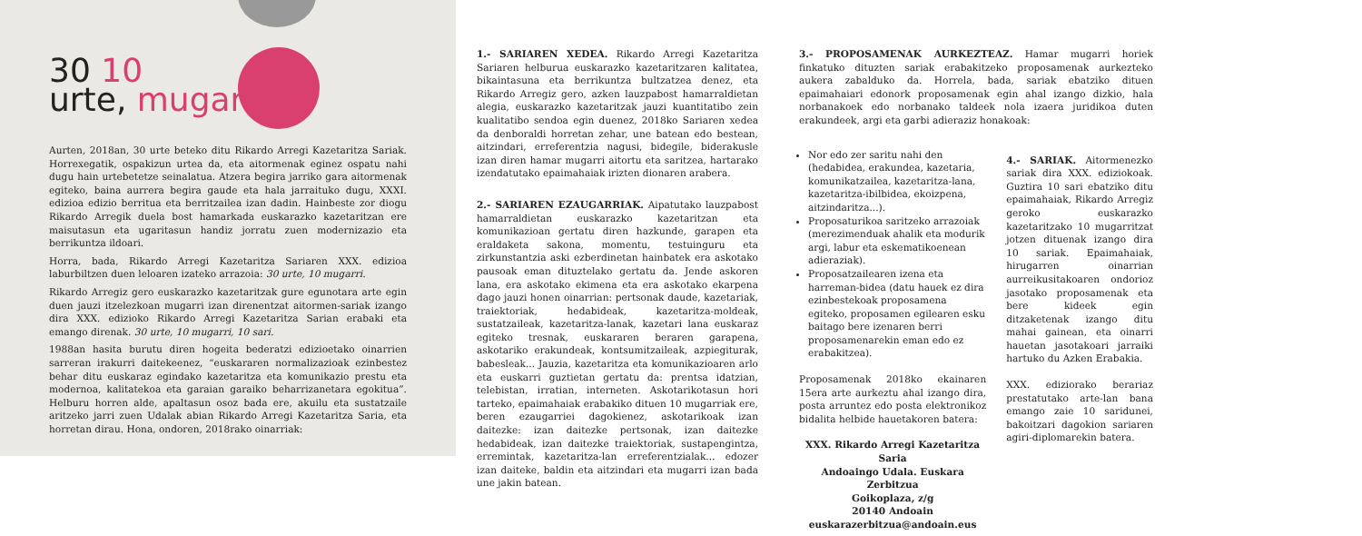30 10
urte, mugarri
Aurten, 2018an, 30 urte beteko ditu Rikardo Arregi Kazetaritza Sariak. Horrexegatik, ospakizun urtea da, eta aitormenak eginez ospatu nahi dugu hain urtebetetze seinalatua. Atzera begira jarriko gara aitormenak egiteko, baina aurrera begira gaude eta hala jarraituko dugu, XXXI. edizioa edizio berritua eta berritzailea izan dadin. Hainbeste zor diogu Rikardo Arregik duela bost hamarkada euskarazko kazetaritzan ere maisutasun eta ugaritasun handiz jorratu zuen modernizazio eta berrikuntza ildoari.
Horra, bada, Rikardo Arregi Kazetaritza Sariaren XXX. edizioa laburbiltzen duen leloaren izateko arrazoia: 30 urte, 10 mugarri.
Rikardo Arregiz gero euskarazko kazetaritzak gure egunotara arte egin duen jauzi itzelezkoan mugarri izan direnentzat aitormen-sariak izango dira XXX. edizioko Rikardo Arregi Kazetaritza Sarian erabaki eta emango direnak. 30 urte, 10 mugarri, 10 sari.
1988an hasita burutu diren hogeita bederatzi edizioetako oinarrien sarreran irakurri daitekeenez, “euskararen normalizazioak ezinbestez behar ditu euskaraz egindako kazetaritza eta komunikazio prestu eta modernoa, kalitatekoa eta garaian garaiko beharrizanetara egokitua”. Helburu horren alde, apaltasun osoz bada ere, akuilu eta sustatzaile aritzeko jarri zuen Udalak abian Rikardo Arregi Kazetaritza Saria, eta horretan dirau. Hona, ondoren, 2018rako oinarriak:
1.- SARIAREN XEDEA. Rikardo Arregi Kazetaritza Sariaren helburua euskarazko kazetaritzaren kalitatea, bikaintasuna eta berrikuntza bultzatzea denez, eta Rikardo Arregiz gero, azken lauzpabost hamarraldietan alegia, euskarazko kazetaritzak jauzi kuantitatibo zein kualitatibo sendoa egin duenez, 2018ko Sariaren xedea da denboraldi horretan zehar, une batean edo bestean, aitzindari, erreferentzia nagusi, bidegile, biderakusle izan diren hamar mugarri aitortu eta saritzea, hartarako izendatutako epaimahaiak irizten dionaren arabera.
2.- SARIAREN EZAUGARRIAK. Aipatutako lauzpabost hamarraldietan euskarazko kazetaritzan eta komunikazioan gertatu diren hazkunde, garapen eta eraldaketa sakona, momentu, testuinguru eta zirkunstantzia aski ezberdinetan hainbatek era askotako pausoak eman dituztelako gertatu da. Jende askoren lana, era askotako ekimena eta era askotako ekarpena dago jauzi honen oinarrian: pertsonak daude, kazetariak, traiektoriak, hedabideak, kazetaritza-moldeak, sustatzaileak, kazetaritza-lanak, kazetari lana euskaraz egiteko tresnak, euskararen beraren garapena, askotariko erakundeak, kontsumitzaileak, azpiegiturak, babesleak... Jauzia, kazetaritza eta komunikazioaren arlo eta euskarri guztietan gertatu da: prentsa idatzian, telebistan, irratian, interneten. Askotarikotasun hori tarteko, epaimahaiak erabakiko dituen 10 mugarriak ere, beren ezaugarriei dagokienez, askotarikoak izan daitezke: izan daitezke pertsonak, izan daitezke hedabideak, izan daitezke traiektoriak, sustapengintza, erremintak, kazetaritza-lan erreferentzialak... edozer izan daiteke, baldin eta aitzindari eta mugarri izan bada une jakin batean.
3.- PROPOSAMENAK AURKEZTEAZ. Hamar mugarri horiek finkatuko dituzten sariak erabakitzeko proposamenak aurkezteko aukera zabalduko da. Horrela, bada, sariak ebatziko dituen epaimahaiari edonork proposamenak egin ahal izango dizkio, hala norbanakoek edo norbanako taldeek nola izaera juridikoa duten erakundeek, argi eta garbi adieraziz honakoak:
Nor edo zer saritu nahi den (hedabidea, erakundea, kazetaria, komunikatzailea, kazetaritza-lana, kazetaritza-ibilbidea, ekoizpena, aitzindaritza...).
Proposaturikoa saritzeko arrazoiak (merezimenduak ahalik eta modurik argi, labur eta eskematikoenean adieraziak).
Proposatzailearen izena eta harreman-bidea (datu hauek ez dira ezinbestekoak proposamena egiteko, proposamen egilearen esku baitago bere izenaren berri proposamenarekin eman edo ez erabakitzea).
Proposamenak 2018ko ekainaren 15era arte aurkeztu ahal izango dira, posta arruntez edo posta elektronikoz bidalita helbide hauetakoren batera:
XXX. Rikardo Arregi Kazetaritza Saria
Andoaingo Udala. Euskara Zerbitzua
Goikoplaza, z/g
20140 Andoain
euskarazerbitzua@andoain.eus
4.- SARIAK. Aitormenezko sariak dira XXX. ediziokoak. Guztira 10 sari ebatziko ditu epaimahaiak, Rikardo Arregiz geroko euskarazko kazetaritzako 10 mugarritzat jotzen dituenak izango dira 10 sariak. Epaimahaiak, hirugarren oinarrian aurreikusitakoaren ondorioz jasotako proposamenak eta bere kideek egin ditzaketenak izango ditu mahai gainean, eta oinarri hauetan jasotakoari jarraiki hartuko du Azken Erabakia.
XXX. ediziorako berariaz prestatutako arte-lan bana emango zaie 10 saridunei, bakoitzari dagokion sariaren agiri-diplomarekin batera.